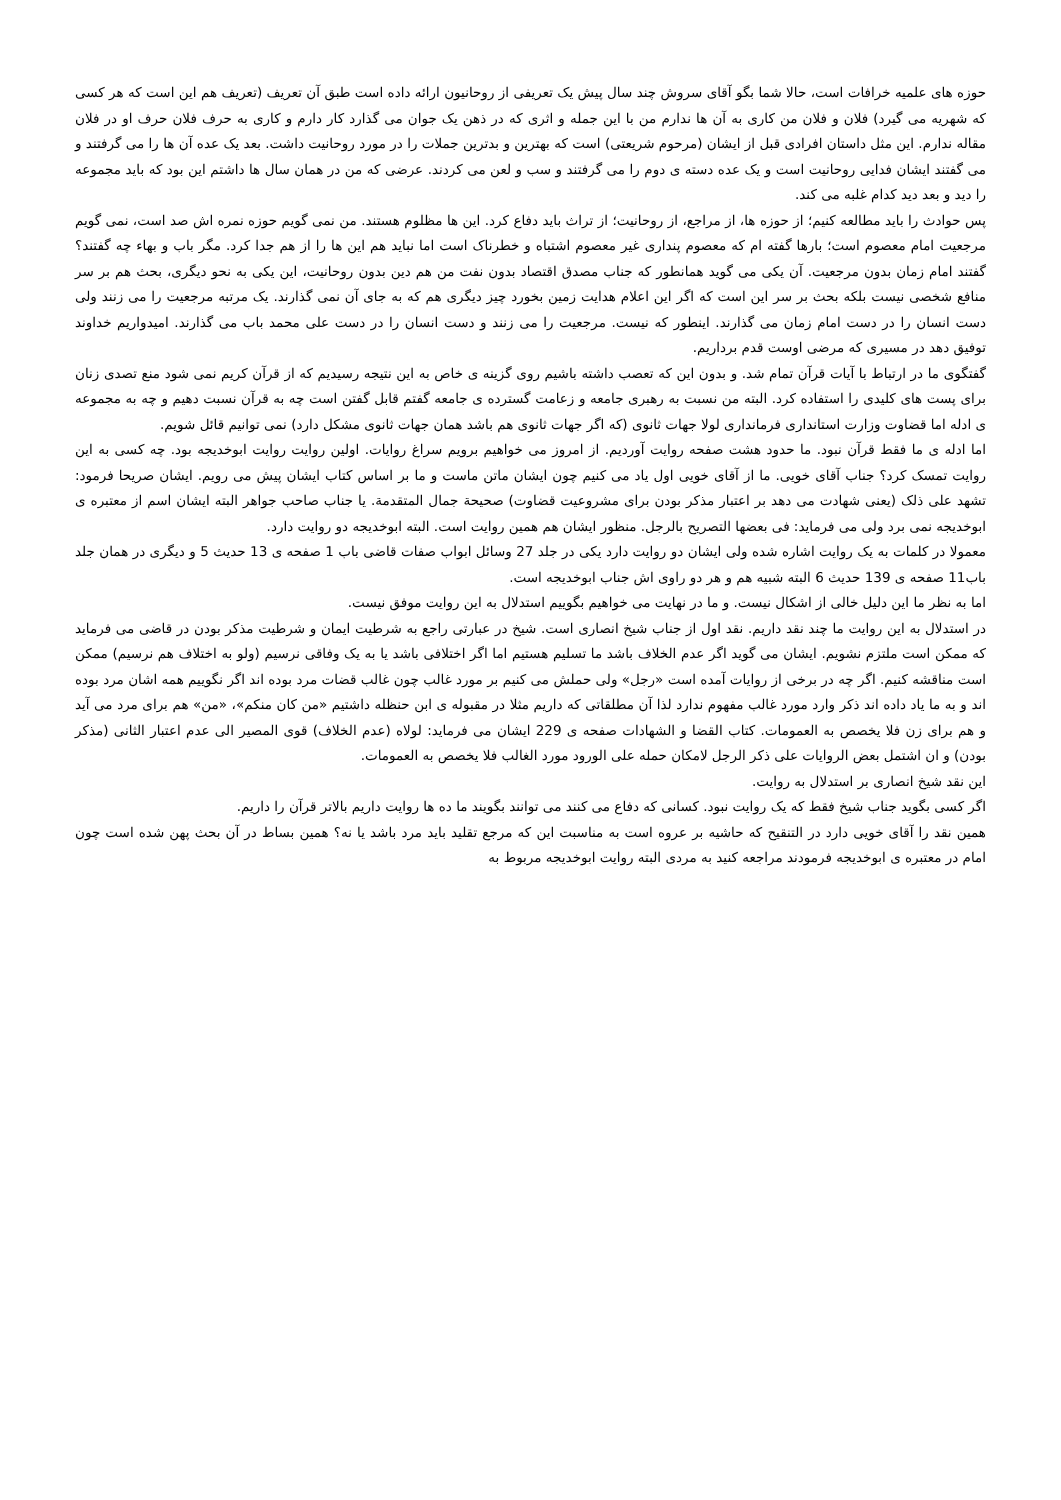حوزه های علمیه خرافات است، حالا شما بگو آقای سروش چند سال پیش یک تعریفی از روحانیون ارائه داده است طبق آن تعریف (تعریف هم این است که هر کسی که شهریه می گیرد) فلان و فلان من کاری به آن ها ندارم من با این جمله و اثری که در ذهن یک جوان می گذارد کار دارم و کاری به حرف فلان حرف او در فلان مقاله ندارم. این مثل داستان افرادی قبل از ایشان (مرحوم شریعتی) است که بهترین و بدترین جملات را در مورد روحانیت داشت. بعد یک عده آن ها را می گرفتند و می گفتند ایشان فدایی روحانیت است و یک عده دسته ی دوم را می گرفتند و سب و لعن می کردند. عرضی که من در همان سال ها داشتم این بود که باید مجموعه را دید و بعد دید کدام غلبه می کند.
پس حوادث را باید مطالعه کنیم؛ از حوزه ها، از مراجع، از روحانیت؛ از تراث باید دفاع کرد. این ها مظلوم هستند. من نمی گویم حوزه نمره اش صد است، نمی گویم مرجعیت امام معصوم است؛ بارها گفته ام که معصوم پنداری غیر معصوم اشتباه و خطرناک است اما نباید هم این ها را از هم جدا کرد. مگر باب و بهاء چه گفتند؟ گفتند امام زمان بدون مرجعیت. آن یکی می گوید همانطور که جناب مصدق اقتصاد بدون نفت من هم دین بدون روحانیت، این یکی به نحو دیگری، بحث هم بر سر منافع شخصی نیست بلکه بحث بر سر این است که اگر این اعلام هدایت زمین بخورد چیز دیگری هم که به جای آن نمی گذارند. یک مرتبه مرجعیت را می زنند ولی دست انسان را در دست امام زمان می گذارند. اینطور که نیست. مرجعیت را می زنند و دست انسان را در دست علی محمد باب می گذارند. امیدواریم خداوند توفیق دهد در مسیری که مرضی اوست قدم برداریم.
گفتگوی ما در ارتباط با آیات قرآن تمام شد. و بدون این که تعصب داشته باشیم روی گزینه ی خاص به این نتیجه رسیدیم که از قرآن کریم نمی شود منع تصدی زنان برای پست های کلیدی را استفاده کرد. البته من نسبت به رهبری جامعه و زعامت گسترده ی جامعه گفتم قابل گفتن است چه به قرآن نسبت دهیم و چه به مجموعه ی ادله اما قضاوت وزارت استانداری فرمانداری لولا جهات ثانوی (که اگر جهات ثانوی هم باشد همان جهات ثانوی مشکل دارد) نمی توانیم قائل شویم.
اما ادله ی ما فقط قرآن نبود. ما حدود هشت صفحه روایت آوردیم. از امروز می خواهیم برویم سراغ روایات. اولین روایت روایت ابوخدیجه بود. چه کسی به این روایت تمسک کرد؟ جناب آقای خویی. ما از آقای خویی اول یاد می کنیم چون ایشان ماتن ماست و ما بر اساس کتاب ایشان پیش می رویم. ایشان صریحا فرمود: تشهد علی ذلک (یعنی شهادت می دهد بر اعتبار مذکر بودن برای مشروعیت قضاوت) صحیحة جمال المتقدمة. یا جناب صاحب جواهر البته ایشان اسم از معتبره ی ابوخدیجه نمی برد ولی می فرماید: فی بعضها التصریح بالرجل. منظور ایشان هم همین روایت است. البته ابوخدیجه دو روایت دارد.
معمولا در کلمات به یک روایت اشاره شده ولی ایشان دو روایت دارد یکی در جلد 27 وسائل ابواب صفات قاضی باب 1 صفحه ی 13 حدیث 5 و دیگری در همان جلد باب11 صفحه ی 139 حدیث 6 البته شبیه هم و هر دو راوی اش جناب ابوخدیجه است.
اما به نظر ما این دلیل خالی از اشکال نیست. و ما در نهایت می خواهیم بگوییم استدلال به این روایت موفق نیست.
در استدلال به این روایت ما چند نقد داریم. نقد اول از جناب شیخ انصاری است. شیخ در عبارتی راجع به شرطیت ایمان و شرطیت مذکر بودن در قاضی می فرماید که ممکن است ملتزم نشویم. ایشان می گوید اگر عدم الخلاف باشد ما تسلیم هستیم اما اگر اختلافی باشد یا به یک وفاقی نرسیم (ولو به اختلاف هم نرسیم) ممکن است مناقشه کنیم. اگر چه در برخی از روایات آمده است «رجل» ولی حملش می کنیم بر مورد غالب چون غالب قضات مرد بوده اند اگر نگوییم همه اشان مرد بوده اند و به ما یاد داده اند ذکر وارد مورد غالب مفهوم ندارد لذا آن مطلقاتی که داریم مثلا در مقبوله ی ابن حنظله داشتیم «من کان منکم»، «من» هم برای مرد می آید و هم برای زن فلا یخصص به العمومات. کتاب القضا و الشهادات صفحه ی 229 ایشان می فرماید: لولاه (عدم الخلاف) قوی المصیر الی عدم اعتبار الثانی (مذکر بودن) و ان اشتمل بعض الروایات علی ذکر الرجل لامکان حمله علی الورود مورد الغالب فلا یخصص به العمومات.
این نقد شیخ انصاری بر استدلال به روایت.
اگر کسی بگوید جناب شیخ فقط که یک روایت نبود. کسانی که دفاع می کنند می توانند بگویند ما ده ها روایت داریم بالاتر قرآن را داریم.
همین نقد را آقای خویی دارد در التنقیح که حاشیه بر عروه است به مناسبت این که مرجع تقلید باید مرد باشد یا نه؟ همین بساط در آن بحث پهن شده است چون امام در معتبره ی ابوخدیجه فرمودند مراجعه کنید به مردی البته روایت ابوخدیجه مربوط به